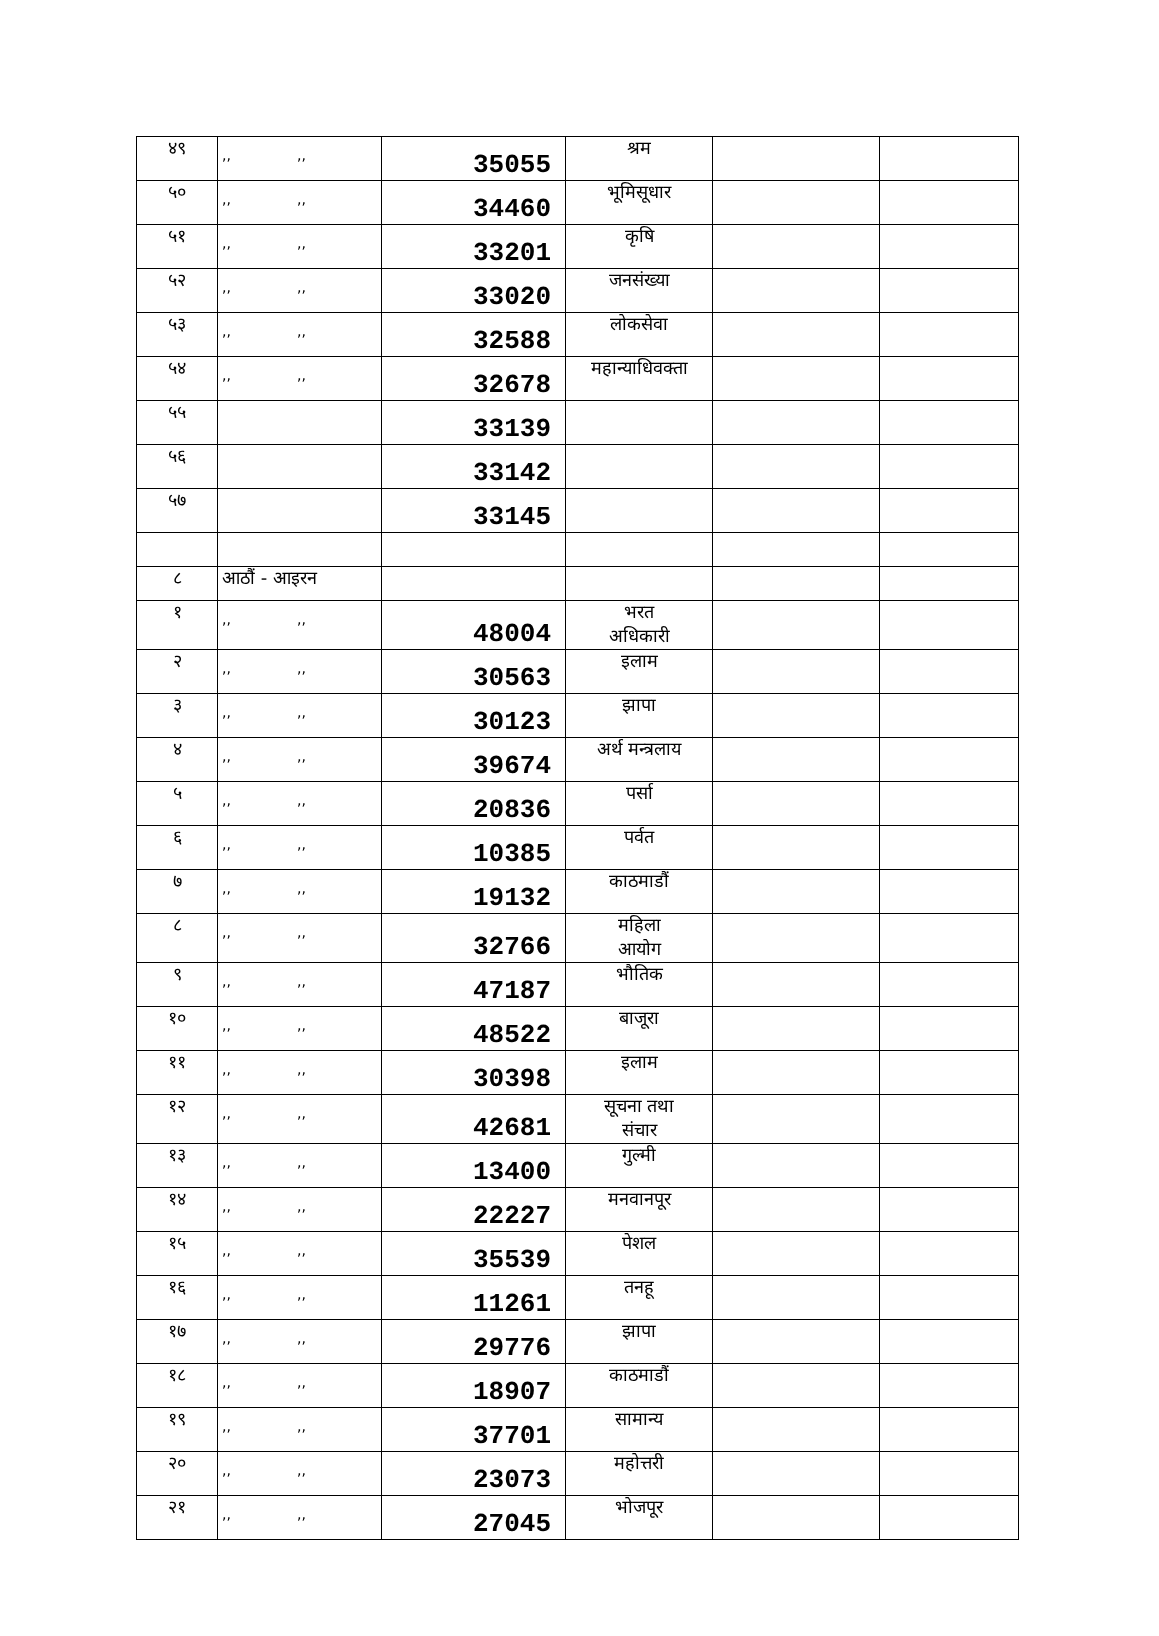| ४९ | ,, ,, | 35055 | श्रम | | |
| ५० | ,, ,, | 34460 | भूमिसूधार | | |
| ५१ | ,, ,, | 33201 | कृषि | | |
| ५२ | ,, ,, | 33020 | जनसंख्या | | |
| ५३ | ,, ,, | 32588 | लोकसेवा | | |
| ५४ | ,, ,, | 32678 | महान्याधिवक्ता | | |
| ५५ | | 33139 | | | |
| ५६ | | 33142 | | | |
| ५७ | | 33145 | | | |
| ८ | आठौं - आइरन | | | | |
| १ | ,, ,, | 48004 | भरत अधिकारी | | |
| २ | ,, ,, | 30563 | इलाम | | |
| ३ | ,, ,, | 30123 | झापा | | |
| ४ | ,, ,, | 39674 | अर्थ मन्त्रलाय | | |
| ५ | ,, ,, | 20836 | पर्सा | | |
| ६ | ,, ,, | 10385 | पर्वत | | |
| ७ | ,, ,, | 19132 | काठमाडौं | | |
| ८ | ,, ,, | 32766 | महिला आयोग | | |
| ९ | ,, ,, | 47187 | भौतिक | | |
| १० | ,, ,, | 48522 | बाजूरा | | |
| ११ | ,, ,, | 30398 | इलाम | | |
| १२ | ,, ,, | 42681 | सूचना तथा संचार | | |
| १३ | ,, ,, | 13400 | गुल्मी | | |
| १४ | ,, ,, | 22227 | मनवानपूर | | |
| १५ | ,, ,, | 35539 | पेशल | | |
| १६ | ,, ,, | 11261 | तनहू | | |
| १७ | ,, ,, | 29776 | झापा | | |
| १८ | ,, ,, | 18907 | काठमाडौं | | |
| १९ | ,, ,, | 37701 | सामान्य | | |
| २० | ,, ,, | 23073 | महोत्तरी | | |
| २१ | ,, ,, | 27045 | भोजपूर | | |